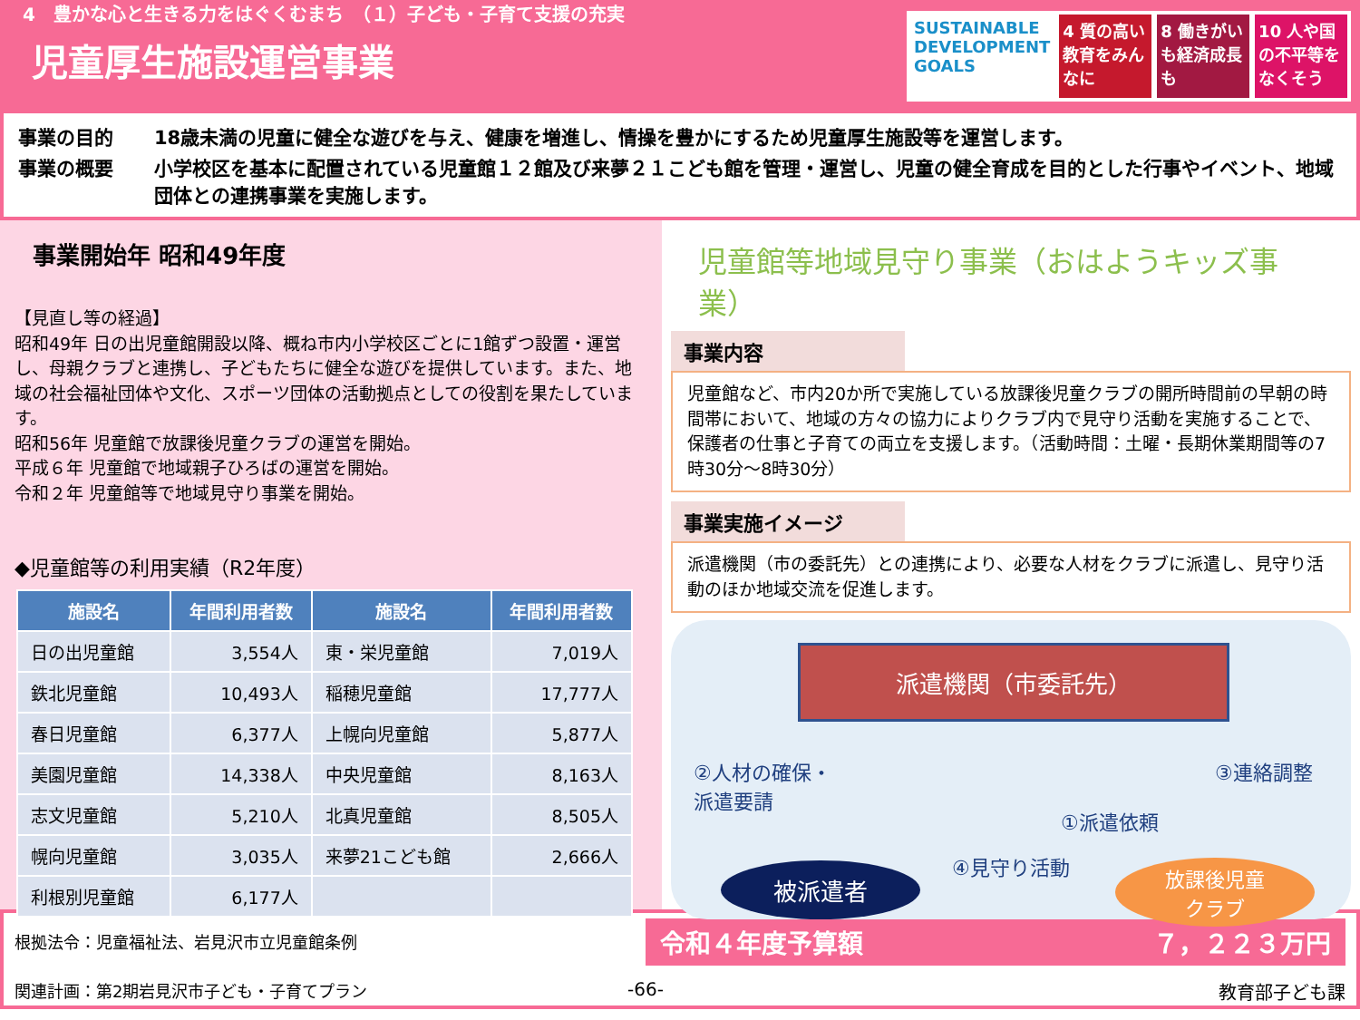4　豊かな心と生きる力をはぐくむまち　（１）子ども・子育て支援の充実
児童厚生施設運営事業
SUSTAINABLE DEVELOPMENT GOALS 4 質の高い教育をみんなに 8 働きがいも経済成長も 10 人や国の不平等をなくそう
事業の目的 18歳未満の児童に健全な遊びを与え、健康を増進し、情操を豊かにするため児童厚生施設等を運営します。
事業の概要 小学校区を基本に配置されている児童館１２館及び来夢２１こども館を管理・運営し、児童の健全育成を目的とした行事やイベント、地域団体との連携事業を実施します。
事業開始年 昭和49年度
【見直し等の経過】
昭和49年 日の出児童館開設以降、概ね市内小学校区ごとに1館ずつ設置・運営し、母親クラブと連携し、子どもたちに健全な遊びを提供しています。また、地域の社会福祉団体や文化、スポーツ団体の活動拠点としての役割を果たしています。
昭和56年 児童館で放課後児童クラブの運営を開始。
平成６年 児童館で地域親子ひろばの運営を開始。
令和２年 児童館等で地域見守り事業を開始。
◆児童館等の利用実績（R2年度）
| 施設名 | 年間利用者数 | 施設名 | 年間利用者数 |
| --- | --- | --- | --- |
| 日の出児童館 | 3,554人 | 東・栄児童館 | 7,019人 |
| 鉄北児童館 | 10,493人 | 稲穂児童館 | 17,777人 |
| 春日児童館 | 6,377人 | 上幌向児童館 | 5,877人 |
| 美園児童館 | 14,338人 | 中央児童館 | 8,163人 |
| 志文児童館 | 5,210人 | 北真児童館 | 8,505人 |
| 幌向児童館 | 3,035人 | 来夢21こども館 | 2,666人 |
| 利根別児童館 | 6,177人 | | |
児童館等地域見守り事業（おはようキッズ事業）
事業内容
児童館など、市内20か所で実施している放課後児童クラブの開所時間前の早朝の時間帯において、地域の方々の協力によりクラブ内で見守り活動を実施することで、保護者の仕事と子育ての両立を支援します。（活動時間：土曜・長期休業期間等の7時30分～8時30分）
事業実施イメージ
派遣機関（市の委託先）との連携により、必要な人材をクラブに派遣し、見守り活動のほか地域交流を促進します。
派遣機関（市委託先）
②人材の確保・
派遣要請
③連絡調整
①派遣依頼
被派遣者 ④見守り活動
放課後児童
クラブ
根拠法令：児童福祉法、岩見沢市立児童館条例
関連計画：第2期岩見沢市子ども・子育てプラン
令和４年度予算額 ７，２２３万円
-66- 教育部子ども課